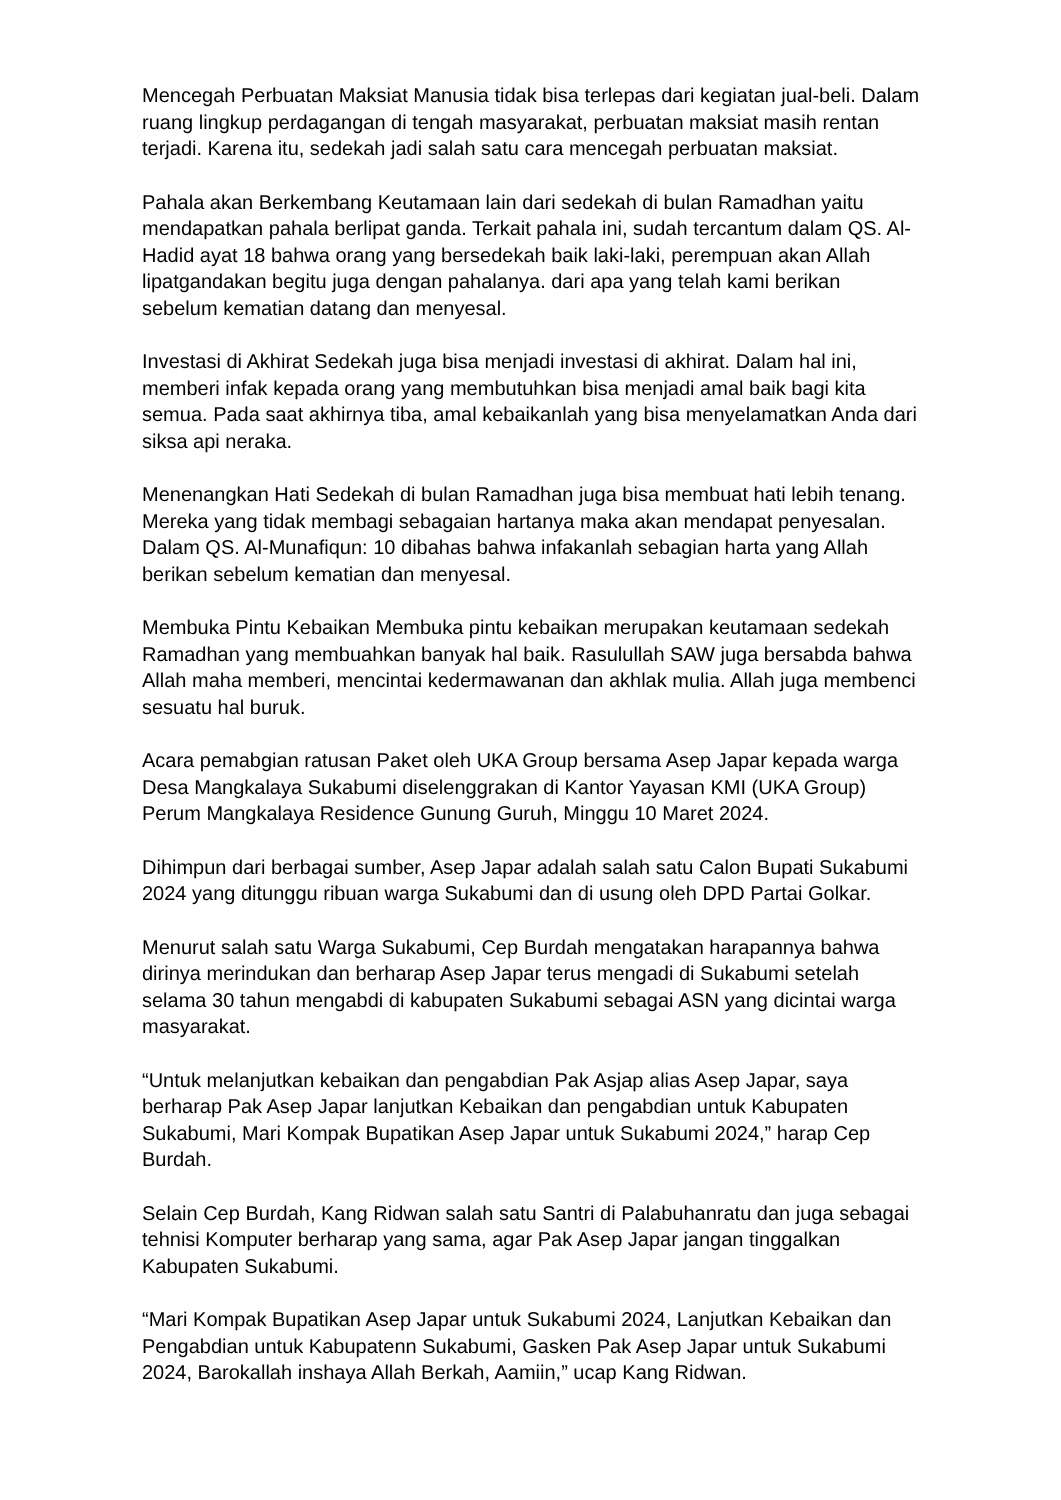Mencegah Perbuatan Maksiat Manusia tidak bisa terlepas dari kegiatan jual-beli. Dalam ruang lingkup perdagangan di tengah masyarakat, perbuatan maksiat masih rentan terjadi. Karena itu, sedekah jadi salah satu cara mencegah perbuatan maksiat.
Pahala akan Berkembang Keutamaan lain dari sedekah di bulan Ramadhan yaitu mendapatkan pahala berlipat ganda. Terkait pahala ini, sudah tercantum dalam QS. Al-Hadid ayat 18 bahwa orang yang bersedekah baik laki-laki, perempuan akan Allah lipatgandakan begitu juga dengan pahalanya. dari apa yang telah kami berikan sebelum kematian datang dan menyesal.
Investasi di Akhirat Sedekah juga bisa menjadi investasi di akhirat. Dalam hal ini, memberi infak kepada orang yang membutuhkan bisa menjadi amal baik bagi kita semua. Pada saat akhirnya tiba, amal kebaikanlah yang bisa menyelamatkan Anda dari siksa api neraka.
Menenangkan Hati Sedekah di bulan Ramadhan juga bisa membuat hati lebih tenang. Mereka yang tidak membagi sebagaian hartanya maka akan mendapat penyesalan. Dalam QS. Al-Munafiqun: 10 dibahas bahwa infakanlah sebagian harta yang Allah berikan sebelum kematian dan menyesal.
Membuka Pintu Kebaikan Membuka pintu kebaikan merupakan keutamaan sedekah Ramadhan yang membuahkan banyak hal baik. Rasulullah SAW juga bersabda bahwa Allah maha memberi, mencintai kedermawanan dan akhlak mulia. Allah juga membenci sesuatu hal buruk.
Acara pemabgian ratusan Paket oleh UKA Group bersama Asep Japar kepada warga Desa Mangkalaya Sukabumi diselenggrakan di Kantor Yayasan KMI (UKA Group) Perum Mangkalaya Residence Gunung Guruh, Minggu 10 Maret 2024.
Dihimpun dari berbagai sumber, Asep Japar adalah salah satu Calon Bupati Sukabumi 2024 yang ditunggu ribuan warga Sukabumi dan di usung oleh DPD Partai Golkar.
Menurut salah satu Warga Sukabumi, Cep Burdah mengatakan harapannya bahwa dirinya merindukan dan berharap Asep Japar terus mengadi di Sukabumi setelah selama 30 tahun mengabdi di kabupaten Sukabumi sebagai ASN yang dicintai warga masyarakat.
“Untuk melanjutkan kebaikan dan pengabdian Pak Asjap alias Asep Japar, saya berharap Pak Asep Japar lanjutkan Kebaikan dan pengabdian untuk Kabupaten Sukabumi, Mari Kompak Bupatikan Asep Japar untuk Sukabumi 2024,” harap Cep Burdah.
Selain Cep Burdah, Kang Ridwan salah satu Santri di Palabuhanratu dan juga sebagai tehnisi Komputer berharap yang sama, agar Pak Asep Japar jangan tinggalkan Kabupaten Sukabumi.
“Mari Kompak Bupatikan Asep Japar untuk Sukabumi 2024, Lanjutkan Kebaikan dan Pengabdian untuk Kabupatenn Sukabumi, Gasken Pak Asep Japar untuk Sukabumi 2024, Barokallah inshaya Allah Berkah, Aamiin,” ucap Kang Ridwan.